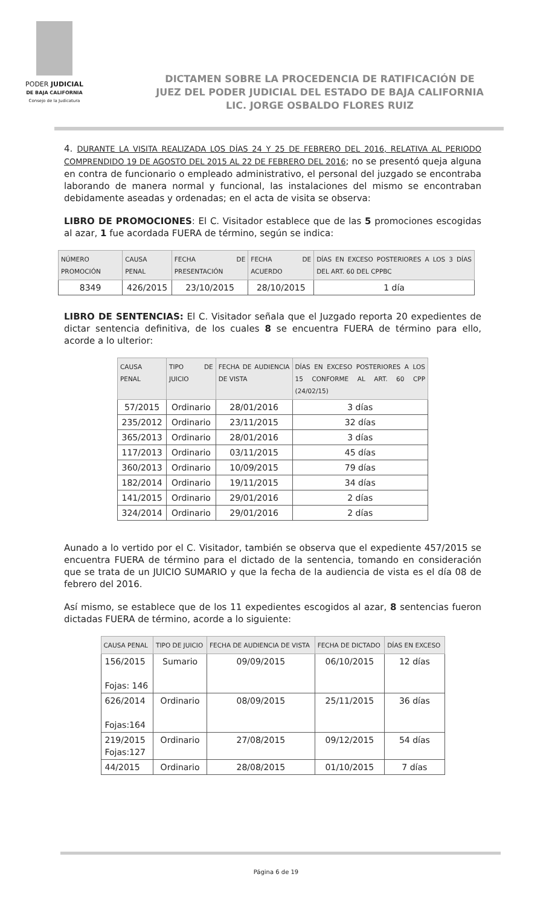PODER JUDICIAL
DE BAJA CALIFORNIA
Consejo de la Judicatura
DICTAMEN SOBRE LA PROCEDENCIA DE RATIFICACIÓN DE
JUEZ DEL PODER JUDICIAL DEL ESTADO DE BAJA CALIFORNIA
LIC. JORGE OSBALDO FLORES RUIZ
4. DURANTE LA VISITA REALIZADA LOS DÍAS 24 Y 25 DE FEBRERO DEL 2016, RELATIVA AL PERIODO COMPRENDIDO 19 DE AGOSTO DEL 2015 AL 22 DE FEBRERO DEL 2016; no se presentó queja alguna en contra de funcionario o empleado administrativo, el personal del juzgado se encontraba laborando de manera normal y funcional, las instalaciones del mismo se encontraban debidamente aseadas y ordenadas; en el acta de visita se observa:
LIBRO DE PROMOCIONES: El C. Visitador establece que de las 5 promociones escogidas al azar, 1 fue acordada FUERA de término, según se indica:
| NÚMERO PROMOCIÓN | CAUSA PENAL | FECHA DE PRESENTACIÓN | FECHA DE ACUERDO | DÍAS EN EXCESO POSTERIORES A LOS 3 DÍAS DEL ART. 60 DEL CPPBC |
| --- | --- | --- | --- | --- |
| 8349 | 426/2015 | 23/10/2015 | 28/10/2015 | 1 día |
LIBRO DE SENTENCIAS: El C. Visitador señala que el Juzgado reporta 20 expedientes de dictar sentencia definitiva, de los cuales 8 se encuentra FUERA de término para ello, acorde a lo ulterior:
| CAUSA PENAL | TIPO DE JUICIO | FECHA DE AUDIENCIA DE VISTA | DÍAS EN EXCESO POSTERIORES A LOS 15 CONFORME AL ART. 60 CPP (24/02/15) |
| --- | --- | --- | --- |
| 57/2015 | Ordinario | 28/01/2016 | 3 días |
| 235/2012 | Ordinario | 23/11/2015 | 32 días |
| 365/2013 | Ordinario | 28/01/2016 | 3 días |
| 117/2013 | Ordinario | 03/11/2015 | 45 días |
| 360/2013 | Ordinario | 10/09/2015 | 79 días |
| 182/2014 | Ordinario | 19/11/2015 | 34 días |
| 141/2015 | Ordinario | 29/01/2016 | 2 días |
| 324/2014 | Ordinario | 29/01/2016 | 2 días |
Aunado a lo vertido por el C. Visitador, también se observa que el expediente 457/2015 se encuentra FUERA de término para el dictado de la sentencia, tomando en consideración que se trata de un JUICIO SUMARIO y que la fecha de la audiencia de vista es el día 08 de febrero del 2016.
Así mismo, se establece que de los 11 expedientes escogidos al azar, 8 sentencias fueron dictadas FUERA de término, acorde a lo siguiente:
| CAUSA PENAL | TIPO DE JUICIO | FECHA DE AUDIENCIA DE VISTA | FECHA DE DICTADO | DÍAS EN EXCESO |
| --- | --- | --- | --- | --- |
| 156/2015 Fojas: 146 | Sumario | 09/09/2015 | 06/10/2015 | 12 días |
| 626/2014 Fojas:164 | Ordinario | 08/09/2015 | 25/11/2015 | 36 días |
| 219/2015 Fojas:127 | Ordinario | 27/08/2015 | 09/12/2015 | 54 días |
| 44/2015 | Ordinario | 28/08/2015 | 01/10/2015 | 7 días |
Página 6 de 19